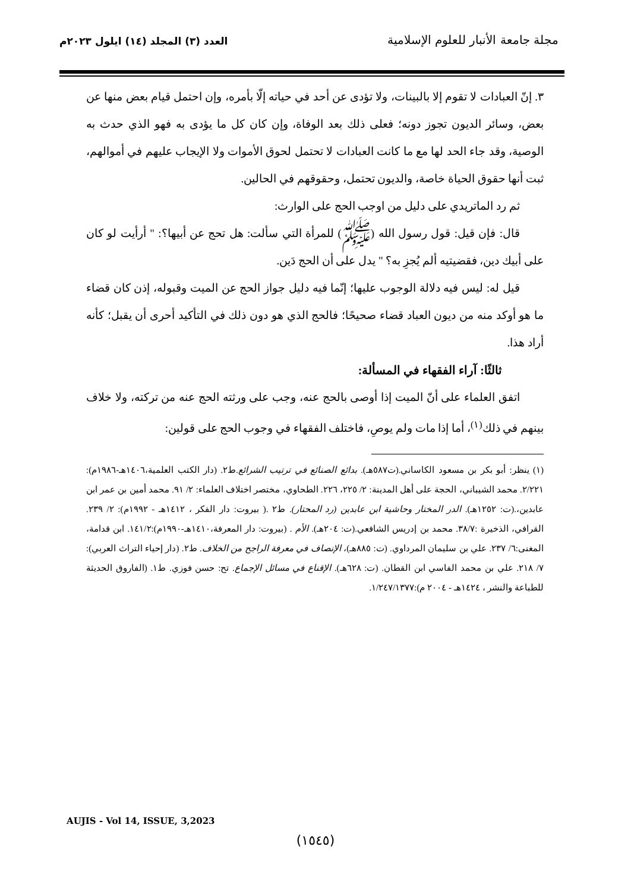مجلة جامعة الأنبار للعلوم الإسلامية
العدد (٣) المجلد (١٤) ايلول ٢٠٢٣م
٣. إنّ العبادات لا تقوم إلا بالبينات، ولا تؤدى عن أحد في حياته إلّا بأمره، وإن احتمل قيام بعض منها عن بعض، وسائر الديون تجوز دونه؛ فعلى ذلك بعد الوفاة، وإن كان كل ما يؤدى به فهو الذي حدث به الوصية، وقد جاء الحد لها مع ما كانت العبادات لا تحتمل لحوق الأموات ولا الإيجاب عليهم في أموالهم، ثبت أنها حقوق الحياة خاصة، والديون تحتمل، وحقوقهم في الحالين.
ثم رد الماتريدي على دليل من اوجب الحج على الوارث:
قال: فإن قيل: قول رسول الله (ﷺ) للمرأة التي سألت: هل تحج عن أبيها؟: " أرأيت لو كان على أبيك دين، فقضيتيه ألم يُجزِ به؟ " يدل على أن الحج دَين.
قيل له: ليس فيه دلالة الوجوب عليها؛ إنّما فيه دليل جواز الحج عن الميت وقبوله، إذن كان قضاء ما هو أوكد منه من ديون العباد قضاء صحيحًا؛ فالحج الذي هو دون ذلك في التأكيد أحرى أن يقبل؛ كأنه أراد هذا.
ثالثًا: آراء الفقهاء في المسألة:
اتفق العلماء على أنّ الميت إذا أوصى بالحج عنه، وجب على ورثته الحج عنه من تركته، ولا خلاف بينهم في ذلك<sup>(١)</sup>، أما إذا مات ولم يوصِ، فاختلف الفقهاء في وجوب الحج على قولين:
(١) ينظر: أبو بكر بن مسعود الكاساني.(ت٥٨٧هـ). بدائع الصنائع في ترتيب الشرائع.ط٢. (دار الكتب العلمية،١٤٠٦هـ-١٩٨٦م): ٢/٢٢١. محمد الشيباني، الحجة على أهل المدينة: ٢/ ٢٢٥، ٢٢٦. الطحاوي، مختصر اختلاف العلماء: ٢/ ٩١. محمد أمين بن عمر ابن عابدين،.(ت: ١٢٥٢هـ). الدر المختار وحاشية ابن عابدين (رد المحتار). ط٢ .( بيروت: دار الفكر ، ١٤١٢هـ - ١٩٩٢م): ٢/ ٢٣٩. القرافي، الذخيرة :٣٨/٧. محمد بن إدريس الشافعي.(ت: ٢٠٤هـ). الأم . (بيروت: دار المعرفة،١٤١٠هـ-١٩٩٠م):١٤١/٢. ابن قدامة، المغنى:٦/ ٢٣٧. علي بن سليمان المرداوي. (ت: ٨٨٥هـ)، الإنصاف في معرفة الراجح من الخلاف. ط٢. (دار إحياء التراث العربي): ٧/ ٢١٨. علي بن محمد الفاسي ابن القطان. (ت: ٦٢٨هـ). الإقناع في مسائل الإجماع. تح: حسن فوزي. ط١. (الفاروق الحديثة للطباعة والنشر ، ١٤٢٤هـ - ٢٠٠٤ م):١/٢٤٧/١٣٧٧.
AUJIS - Vol 14, ISSUE, 3,2023
(١٥٤٥)